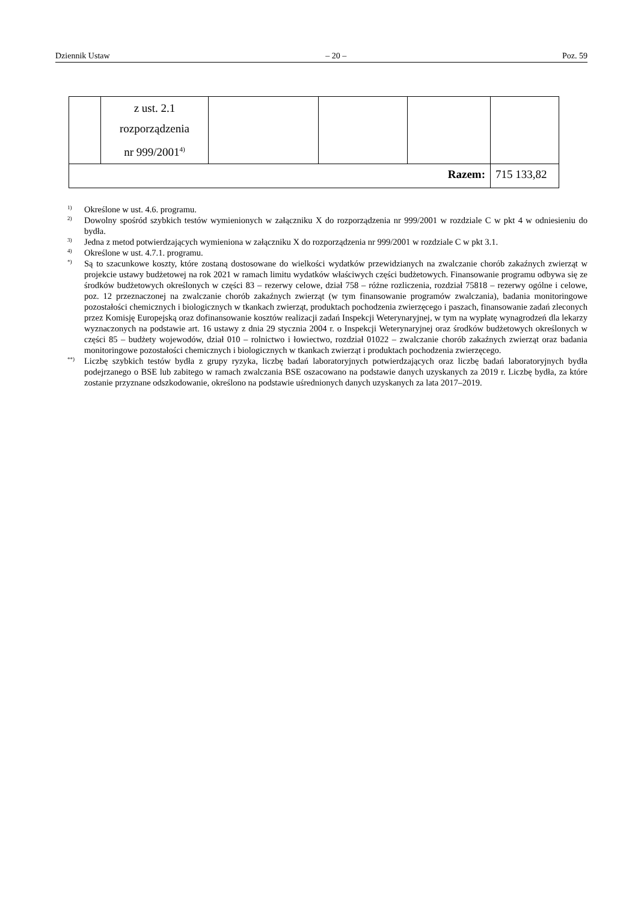Dziennik Ustaw – 20 – Poz. 59
| | z ust. 2.1 rozporządzenia nr 999/2001<sup>4)</sup> | | | | |
| Razem: | | | | | 715 133,82 |
1) Określone w ust. 4.6. programu.
2) Dowolny spośród szybkich testów wymienionych w załączniku X do rozporządzenia nr 999/2001 w rozdziale C w pkt 4 w odniesieniu do bydła.
3) Jedna z metod potwierdzających wymieniona w załączniku X do rozporządzenia nr 999/2001 w rozdziale C w pkt 3.1.
4) Określone w ust. 4.7.1. programu.
*) Są to szacunkowe koszty, które zostaną dostosowane do wielkości wydatków przewidzianych na zwalczanie chorób zakaźnych zwierząt w projekcie ustawy budżetowej na rok 2021 w ramach limitu wydatków właściwych części budżetowych. Finansowanie programu odbywa się ze środków budżetowych określonych w części 83 – rezerwy celowe, dział 758 – różne rozliczenia, rozdział 75818 – rezerwy ogólne i celowe, poz. 12 przeznaczonej na zwalczanie chorób zakaźnych zwierząt (w tym finansowanie programów zwalczania), badania monitoringowe pozostałości chemicznych i biologicznych w tkankach zwierząt, produktach pochodzenia zwierzęcego i paszach, finansowanie zadań zleconych przez Komisję Europejską oraz dofinansowanie kosztów realizacji zadań Inspekcji Weterynaryjnej, w tym na wypłatę wynagrodzeń dla lekarzy wyznaczonych na podstawie art. 16 ustawy z dnia 29 stycznia 2004 r. o Inspekcji Weterynaryjnej oraz środków budżetowych określonych w części 85 – budżety wojewodów, dział 010 – rolnictwo i łowiectwo, rozdział 01022 – zwalczanie chorób zakaźnych zwierząt oraz badania monitoringowe pozostałości chemicznych i biologicznych w tkankach zwierząt i produktach pochodzenia zwierzęcego.
**) Liczbę szybkich testów bydła z grupy ryzyka, liczbę badań laboratoryjnych potwierdzających oraz liczbę badań laboratoryjnych bydła podejrzanego o BSE lub zabitego w ramach zwalczania BSE oszacowano na podstawie danych uzyskanych za 2019 r. Liczbę bydła, za które zostanie przyznane odszkodowanie, określono na podstawie uśrednionych danych uzyskanych za lata 2017–2019.